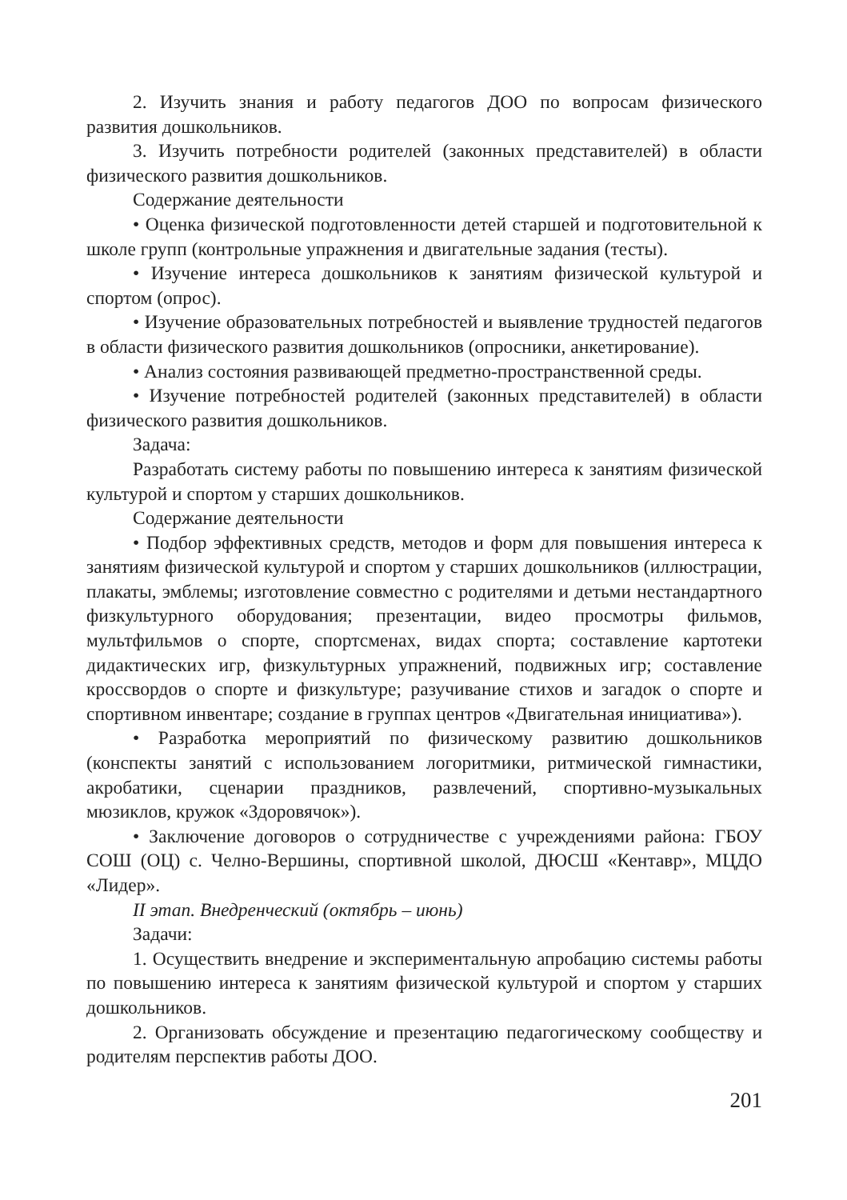2. Изучить знания и работу педагогов ДОО по вопросам физического развития дошкольников.
3. Изучить потребности родителей (законных представителей) в области физического развития дошкольников.
Содержание деятельности
• Оценка физической подготовленности детей старшей и подготовительной к школе групп (контрольные упражнения и двигательные задания (тесты).
• Изучение интереса дошкольников к занятиям физической культурой и спортом (опрос).
• Изучение образовательных потребностей и выявление трудностей педагогов в области физического развития дошкольников (опросники, анкетирование).
• Анализ состояния развивающей предметно-пространственной среды.
• Изучение потребностей родителей (законных представителей) в области физического развития дошкольников.
Задача:
Разработать систему работы по повышению интереса к занятиям физической культурой и спортом у старших дошкольников.
Содержание деятельности
• Подбор эффективных средств, методов и форм для повышения интереса к занятиям физической культурой и спортом у старших дошкольников (иллюстрации, плакаты, эмблемы; изготовление совместно с родителями и детьми нестандартного физкультурного оборудования; презентации, видео просмотры фильмов, мультфильмов о спорте, спортсменах, видах спорта; составление картотеки дидактических игр, физкультурных упражнений, подвижных игр; составление кроссвордов о спорте и физкультуре; разучивание стихов и загадок о спорте и спортивном инвентаре; создание в группах центров «Двигательная инициатива»).
• Разработка мероприятий по физическому развитию дошкольников (конспекты занятий с использованием логоритмики, ритмической гимнастики, акробатики, сценарии праздников, развлечений, спортивно-музыкальных мюзиклов, кружок «Здоровячок»).
• Заключение договоров о сотрудничестве с учреждениями района: ГБОУ СОШ (ОЦ) с. Челно-Вершины, спортивной школой, ДЮСШ «Кентавр», МЦДО «Лидер».
II этап. Внедренческий (октябрь – июнь)
Задачи:
1. Осуществить внедрение и экспериментальную апробацию системы работы по повышению интереса к занятиям физической культурой и спортом у старших дошкольников.
2. Организовать обсуждение и презентацию педагогическому сообществу и родителям перспектив работы ДОО.
201